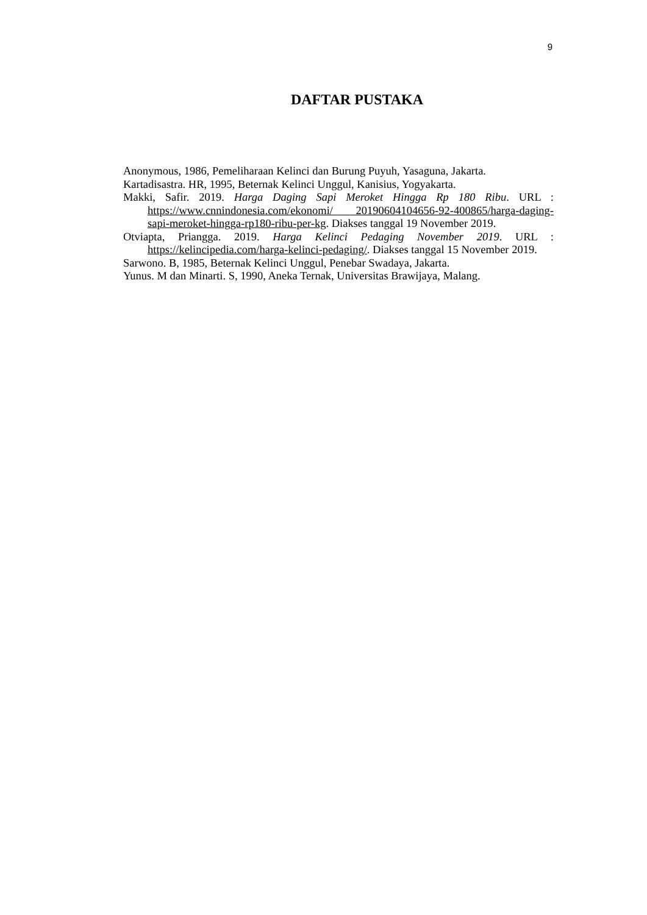9
DAFTAR PUSTAKA
Anonymous, 1986, Pemeliharaan Kelinci dan Burung Puyuh, Yasaguna, Jakarta.
Kartadisastra. HR, 1995, Beternak Kelinci Unggul, Kanisius, Yogyakarta.
Makki, Safir. 2019. Harga Daging Sapi Meroket Hingga Rp 180 Ribu. URL : https://www.cnnindonesia.com/ekonomi/ 20190604104656-92-400865/harga-daging-sapi-meroket-hingga-rp180-ribu-per-kg. Diakses tanggal 19 November 2019.
Otviapta, Priangga. 2019. Harga Kelinci Pedaging November 2019. URL : https://kelincipedia.com/harga-kelinci-pedaging/. Diakses tanggal 15 November 2019.
Sarwono. B, 1985, Beternak Kelinci Unggul, Penebar Swadaya, Jakarta.
Yunus. M dan Minarti. S, 1990, Aneka Ternak, Universitas Brawijaya, Malang.